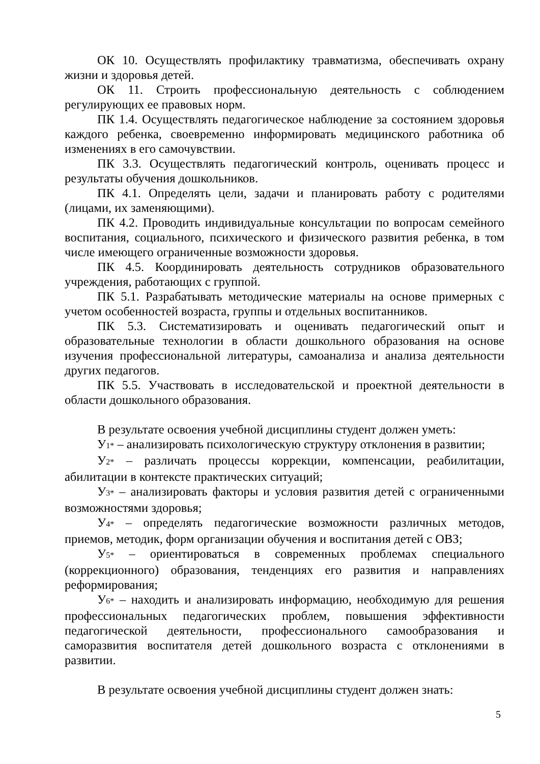ОК 10. Осуществлять профилактику травматизма, обеспечивать охрану жизни и здоровья детей.
ОК 11. Строить профессиональную деятельность с соблюдением регулирующих ее правовых норм.
ПК 1.4. Осуществлять педагогическое наблюдение за состоянием здоровья каждого ребенка, своевременно информировать медицинского работника об изменениях в его самочувствии.
ПК 3.3. Осуществлять педагогический контроль, оценивать процесс и результаты обучения дошкольников.
ПК 4.1. Определять цели, задачи и планировать работу с родителями (лицами, их заменяющими).
ПК 4.2. Проводить индивидуальные консультации по вопросам семейного воспитания, социального, психического и физического развития ребенка, в том числе имеющего ограниченные возможности здоровья.
ПК 4.5. Координировать деятельность сотрудников образовательного учреждения, работающих с группой.
ПК 5.1. Разрабатывать методические материалы на основе примерных с учетом особенностей возраста, группы и отдельных воспитанников.
ПК 5.3. Систематизировать и оценивать педагогический опыт и образовательные технологии в области дошкольного образования на основе изучения профессиональной литературы, самоанализа и анализа деятельности других педагогов.
ПК 5.5. Участвовать в исследовательской и проектной деятельности в области дошкольного образования.
В результате освоения учебной дисциплины студент должен уметь:
У1* – анализировать психологическую структуру отклонения в развитии;
У2* – различать процессы коррекции, компенсации, реабилитации, абилитации в контексте практических ситуаций;
У3* – анализировать факторы и условия развития детей с ограниченными возможностями здоровья;
У4* – определять педагогические возможности различных методов, приемов, методик, форм организации обучения и воспитания детей с ОВЗ;
У5* – ориентироваться в современных проблемах специального (коррекционного) образования, тенденциях его развития и направлениях реформирования;
У6* – находить и анализировать информацию, необходимую для решения профессиональных педагогических проблем, повышения эффективности педагогической деятельности, профессионального самообразования и саморазвития воспитателя детей дошкольного возраста с отклонениями в развитии.
В результате освоения учебной дисциплины студент должен знать:
5